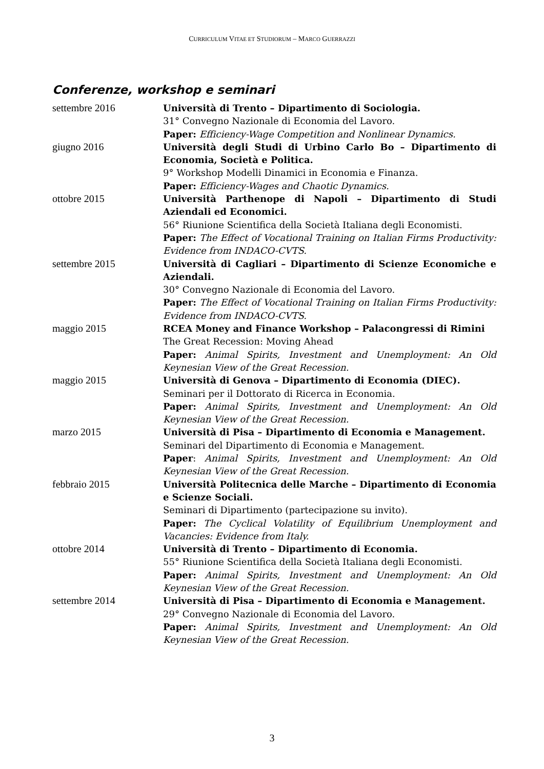CURRICULUM VITAE ET STUDIORUM – MARCO GUERRAZZI
Conferenze, workshop e seminari
settembre 2016 Università di Trento – Dipartimento di Sociologia.
31° Convegno Nazionale di Economia del Lavoro.
Paper: Efficiency-Wage Competition and Nonlinear Dynamics.
giugno 2016 Università degli Studi di Urbino Carlo Bo – Dipartimento di Economia, Società e Politica.
9° Workshop Modelli Dinamici in Economia e Finanza.
Paper: Efficiency-Wages and Chaotic Dynamics.
ottobre 2015 Università Parthenope di Napoli – Dipartimento di Studi Aziendali ed Economici.
56° Riunione Scientifica della Società Italiana degli Economisti.
Paper: The Effect of Vocational Training on Italian Firms Productivity: Evidence from INDACO-CVTS.
settembre 2015 Università di Cagliari – Dipartimento di Scienze Economiche e Aziendali.
30° Convegno Nazionale di Economia del Lavoro.
Paper: The Effect of Vocational Training on Italian Firms Productivity: Evidence from INDACO-CVTS.
maggio 2015 RCEA Money and Finance Workshop – Palacongressi di Rimini
The Great Recession: Moving Ahead
Paper: Animal Spirits, Investment and Unemployment: An Old Keynesian View of the Great Recession.
maggio 2015 Università di Genova – Dipartimento di Economia (DIEC).
Seminari per il Dottorato di Ricerca in Economia.
Paper: Animal Spirits, Investment and Unemployment: An Old Keynesian View of the Great Recession.
marzo 2015 Università di Pisa – Dipartimento di Economia e Management.
Seminari del Dipartimento di Economia e Management.
Paper: Animal Spirits, Investment and Unemployment: An Old Keynesian View of the Great Recession.
febbraio 2015 Università Politecnica delle Marche – Dipartimento di Economia e Scienze Sociali.
Seminari di Dipartimento (partecipazione su invito).
Paper: The Cyclical Volatility of Equilibrium Unemployment and Vacancies: Evidence from Italy.
ottobre 2014 Università di Trento – Dipartimento di Economia.
55° Riunione Scientifica della Società Italiana degli Economisti.
Paper: Animal Spirits, Investment and Unemployment: An Old Keynesian View of the Great Recession.
settembre 2014 Università di Pisa – Dipartimento di Economia e Management.
29° Convegno Nazionale di Economia del Lavoro.
Paper: Animal Spirits, Investment and Unemployment: An Old Keynesian View of the Great Recession.
3